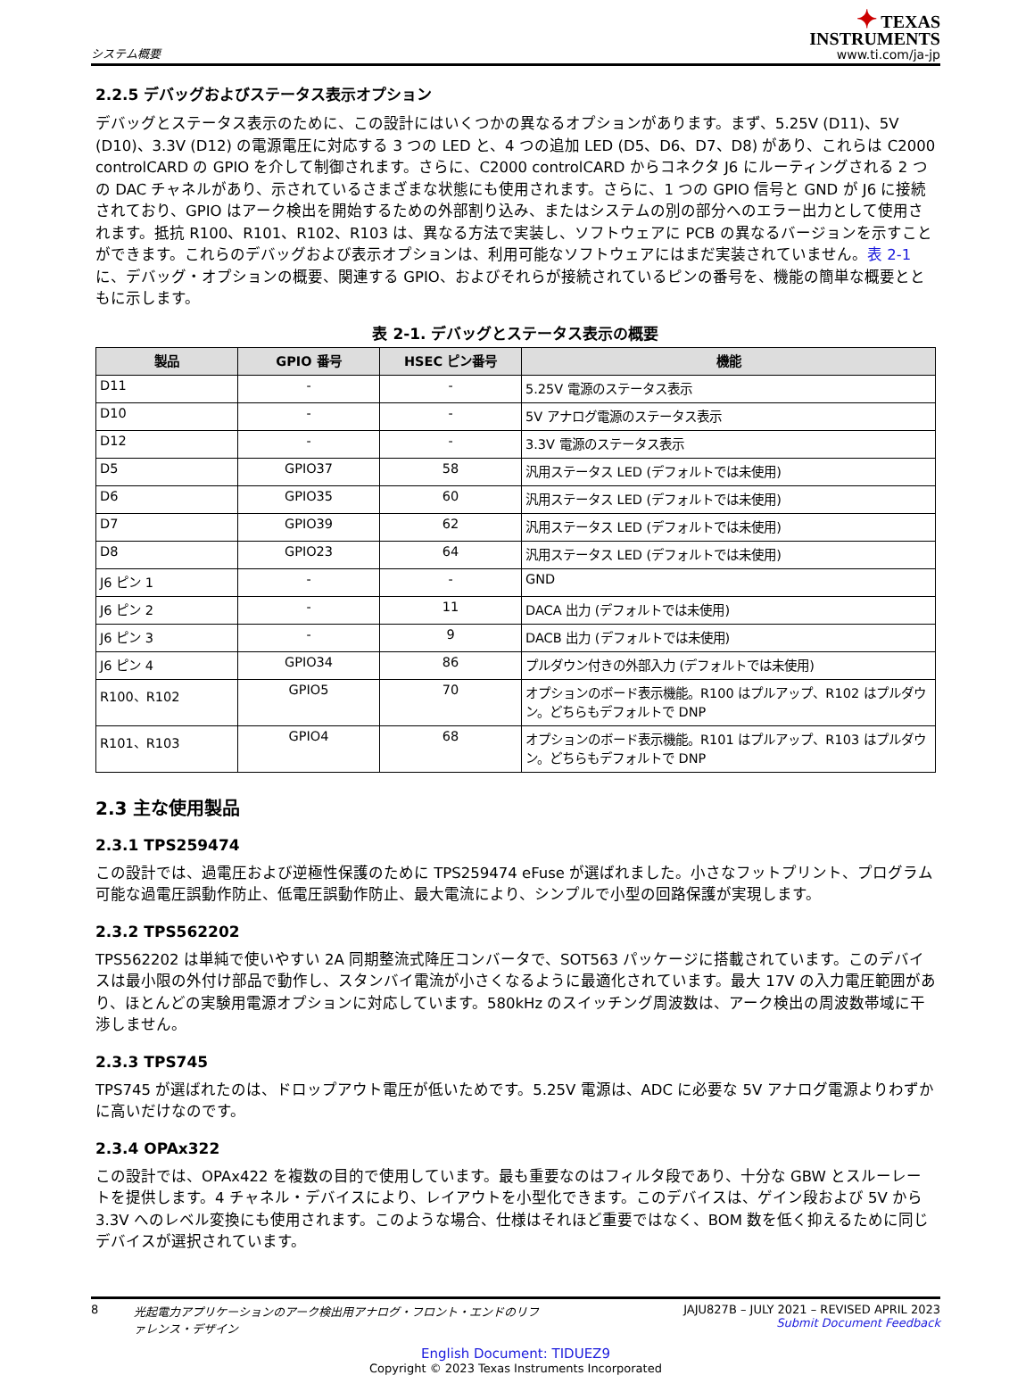システム概要
✦ TEXAS
INSTRUMENTS
www.ti.com/ja-jp
2.2.5 デバッグおよびステータス表示オプション
デバッグとステータス表示のために、この設計にはいくつかの異なるオプションがあります。まず、5.25V (D11)、5V (D10)、3.3V (D12) の電源電圧に対応する 3 つの LED と、4 つの追加 LED (D5、D6、D7、D8) があり、これらは C2000 controlCARD の GPIO を介して制御されます。さらに、C2000 controlCARD からコネクタ J6 にルーティングされる 2 つの DAC チャネルがあり、示されているさまざまな状態にも使用されます。さらに、1 つの GPIO 信号と GND が J6 に接続されており、GPIO はアーク検出を開始するための外部割り込み、またはシステムの別の部分へのエラー出力として使用されます。抵抗 R100、R101、R102、R103 は、異なる方法で実装し、ソフトウェアに PCB の異なるバージョンを示すことができます。これらのデバッグおよび表示オプションは、利用可能なソフトウェアにはまだ実装されていません。表 2-1 に、デバッグ・オプションの概要、関連する GPIO、およびそれらが接続されているピンの番号を、機能の簡単な概要とともに示します。
表 2-1. デバッグとステータス表示の概要
| 製品 | GPIO 番号 | HSEC ピン番号 | 機能 |
| --- | --- | --- | --- |
| D11 | - | - | 5.25V 電源のステータス表示 |
| D10 | - | - | 5V アナログ電源のステータス表示 |
| D12 | - | - | 3.3V 電源のステータス表示 |
| D5 | GPIO37 | 58 | 汎用ステータス LED (デフォルトでは未使用) |
| D6 | GPIO35 | 60 | 汎用ステータス LED (デフォルトでは未使用) |
| D7 | GPIO39 | 62 | 汎用ステータス LED (デフォルトでは未使用) |
| D8 | GPIO23 | 64 | 汎用ステータス LED (デフォルトでは未使用) |
| J6 ピン 1 | - | - | GND |
| J6 ピン 2 | - | 11 | DACA 出力 (デフォルトでは未使用) |
| J6 ピン 3 | - | 9 | DACB 出力 (デフォルトでは未使用) |
| J6 ピン 4 | GPIO34 | 86 | プルダウン付きの外部入力 (デフォルトでは未使用) |
| R100、R102 | GPIO5 | 70 | オプションのボード表示機能。R100 はプルアップ、R102 はプルダウン。どちらもデフォルトで DNP |
| R101、R103 | GPIO4 | 68 | オプションのボード表示機能。R101 はプルアップ、R103 はプルダウン。どちらもデフォルトで DNP |
2.3 主な使用製品
2.3.1 TPS259474
この設計では、過電圧および逆極性保護のために TPS259474 eFuse が選ばれました。小さなフットプリント、プログラム可能な過電圧誤動作防止、低電圧誤動作防止、最大電流により、シンプルで小型の回路保護が実現します。
2.3.2 TPS562202
TPS562202 は単純で使いやすい 2A 同期整流式降圧コンバータで、SOT563 パッケージに搭載されています。このデバイスは最小限の外付け部品で動作し、スタンバイ電流が小さくなるように最適化されています。最大 17V の入力電圧範囲があり、ほとんどの実験用電源オプションに対応しています。580kHz のスイッチング周波数は、アーク検出の周波数帯域に干渉しません。
2.3.3 TPS745
TPS745 が選ばれたのは、ドロップアウト電圧が低いためです。5.25V 電源は、ADC に必要な 5V アナログ電源よりわずかに高いだけなのです。
2.3.4 OPAx322
この設計では、OPAx422 を複数の目的で使用しています。最も重要なのはフィルタ段であり、十分な GBW とスルーレートを提供します。4 チャネル・デバイスにより、レイアウトを小型化できます。このデバイスは、ゲイン段および 5V から 3.3V へのレベル変換にも使用されます。このような場合、仕様はそれほど重要ではなく、BOM 数を低く抑えるために同じデバイスが選択されています。
8 光起電力アプリケーションのアーク検出用アナログ・フロント・エンドのリファレンス・デザイン
JAJU827B – JULY 2021 – REVISED APRIL 2023
Submit Document Feedback
English Document: TIDUEZ9
Copyright © 2023 Texas Instruments Incorporated